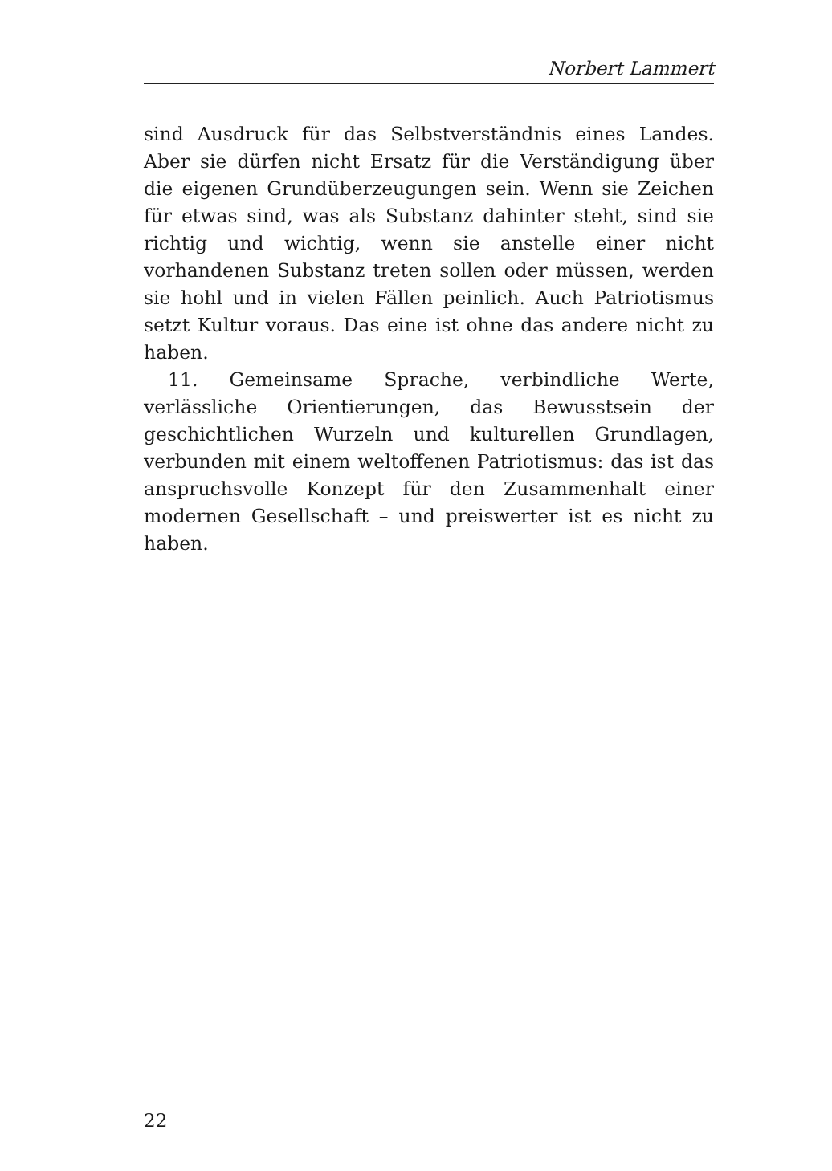Norbert Lammert
sind Ausdruck für das Selbstverständnis eines Landes. Aber sie dürfen nicht Ersatz für die Verständigung über die eigenen Grundüberzeugungen sein. Wenn sie Zeichen für etwas sind, was als Substanz dahinter steht, sind sie richtig und wichtig, wenn sie anstelle einer nicht vorhandenen Substanz treten sollen oder müssen, werden sie hohl und in vielen Fällen peinlich. Auch Patriotismus setzt Kultur voraus. Das eine ist ohne das andere nicht zu haben.
11. Gemeinsame Sprache, verbindliche Werte, verlässliche Orientierungen, das Bewusstsein der geschichtlichen Wurzeln und kulturellen Grundlagen, verbunden mit einem weltoffenen Patriotismus: das ist das anspruchsvolle Konzept für den Zusammenhalt einer modernen Gesellschaft – und preiswerter ist es nicht zu haben.
22